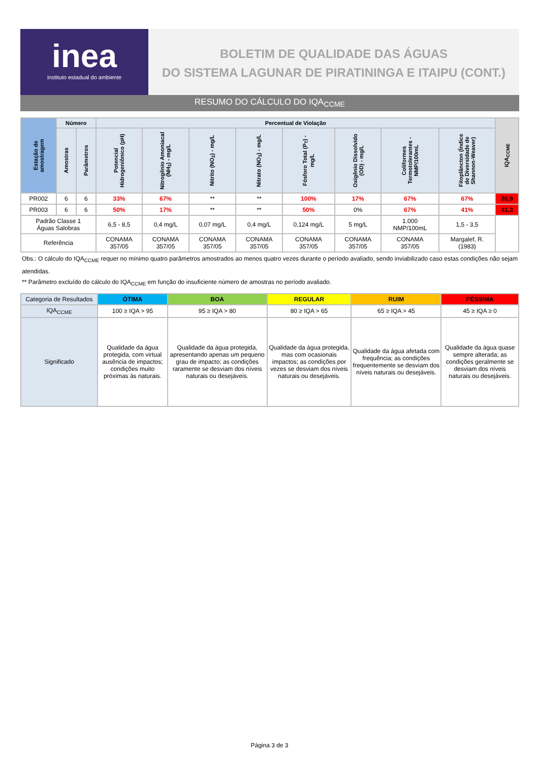inea
instituto estadual do ambiente
BOLETIM DE QUALIDADE DAS ÁGUAS
DO SISTEMA LAGUNAR DE PIRATININGA E ITAIPU (CONT.)
RESUMO DO CÁLCULO DO IQA<sub>CCME</sub>
| Estação de amostragem | Número | | Percentual de Violação | | | | | | | | IQA<sub>CCME</sub> |
| --- | --- | --- | --- | --- | --- | --- | --- | --- | --- | --- | --- |
| | Amostras | Parâmetros | Potencial Hidrogeniônico (pH) | Nitrogênio Amoniacal (NH<sub>3</sub>) - mg/L | Nitrito (NO<sub>2</sub>) - mg/L | Nitrato (NO<sub>3</sub>) - mg/L | Fósforo Total (P<sub>T</sub>) - mg/L | Oxigênio Dissolvido (OD) - mg/L | Coliformes Termotolerantes - NMP/100mL | Fitoplâncton (Índice de Diversidade de Shannon-Weaver) | |
| PR002 | 6 | 6 | 33% | 67% | ** | ** | 100% | 17% | 67% | 67% | 26,9 |
| PR003 | 6 | 6 | 50% | 17% | ** | ** | 50% | 0% | 67% | 41% | 41,3 |
| Padrão Classe 1 Águas Salobras | | | 6,5 - 8,5 | 0,4 mg/L | 0,07 mg/L | 0,4 mg/L | 0,124 mg/L | 5 mg/L | 1.000 NMP/100mL | 1,5 - 3,5 | |
| Referência | | | CONAMA 357/05 | CONAMA 357/05 | CONAMA 357/05 | CONAMA 357/05 | CONAMA 357/05 | CONAMA 357/05 | CONAMA 357/05 | Margalef, R. (1983) | |
Obs.: O cálculo do IQA<sub>CCME</sub> requer no mínimo quatro parâmetros amostrados ao menos quatro vezes durante o período avaliado, sendo inviabilizado caso estas condições não sejam atendidas.
** Parâmetro excluído do cálculo do IQA<sub>CCME</sub> em função do insuficiente número de amostras no período avaliado.
| Categoria de Resultados | ÓTIMA | BOA | REGULAR | RUIM | PÉSSIMA |
| IQA<sub>CCME</sub> | 100 ≥ IQA > 95 | 95 ≥ IQA > 80 | 80 ≥ IQA > 65 | 65 ≥ IQA > 45 | 45 ≥ IQA ≥ 0 |
| Significado | Qualidade da água protegida, com virtual ausência de impactos; condições muito próximas às naturais. | Qualidade da água protegida, apresentando apenas um pequeno grau de impacto; as condições raramente se desviam dos níveis naturais ou desejáveis. | Qualidade da água protegida, mas com ocasionais impactos; as condições por vezes se desviam dos níveis naturais ou desejáveis. | Qualidade da água afetada com frequência; as condições frequentemente se desviam dos níveis naturais ou desejáveis. | Qualidade da água quase sempre alterada; as condições geralmente se desviam dos níveis naturais ou desejáveis. |
Página 3 de 3